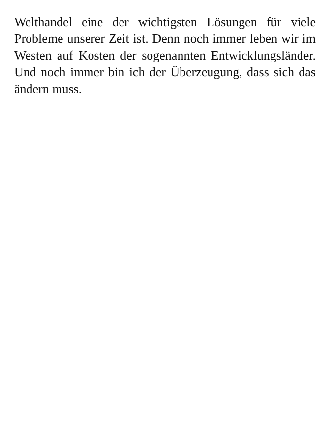Welthandel eine der wichtigsten Lösungen für viele Probleme unserer Zeit ist. Denn noch immer leben wir im Westen auf Kosten der sogenannten Entwicklungsländer. Und noch immer bin ich der Überzeugung, dass sich das ändern muss.